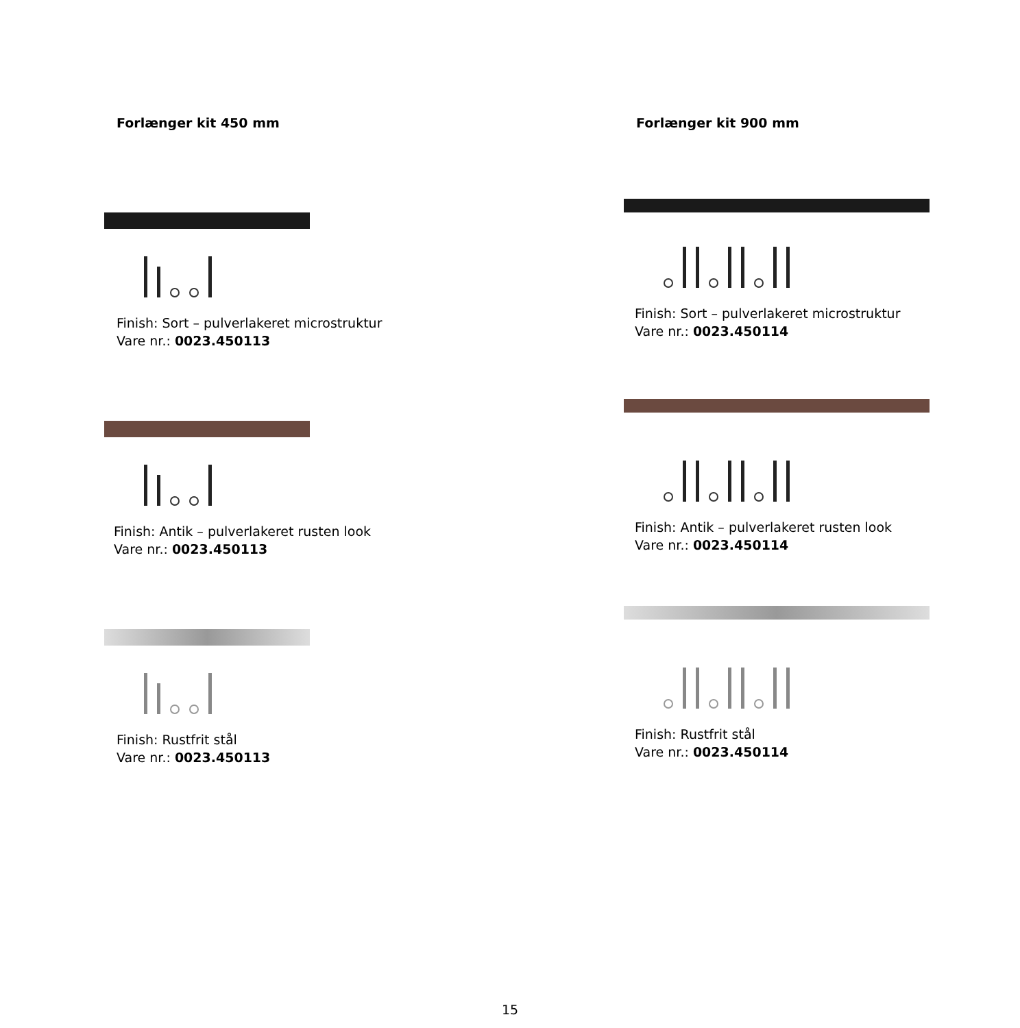Forlænger kit 450 mm
Finish: Sort – pulverlakeret microstruktur
Vare nr.: 0023.450113
Finish: Antik – pulverlakeret rusten look
Vare nr.: 0023.450113
Finish: Rustfrit stål
Vare nr.: 0023.450113
Forlænger kit 900 mm
Finish: Sort – pulverlakeret microstruktur
Vare nr.: 0023.450114
Finish: Antik – pulverlakeret rusten look
Vare nr.: 0023.450114
Finish: Rustfrit stål
Vare nr.: 0023.450114
15